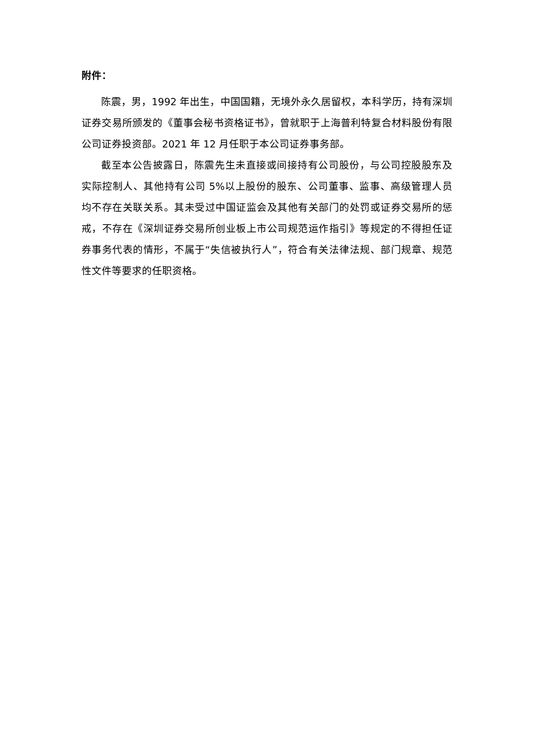附件：
陈震，男，1992 年出生，中国国籍，无境外永久居留权，本科学历，持有深圳证券交易所颁发的《董事会秘书资格证书》，曾就职于上海普利特复合材料股份有限公司证券投资部。2021 年 12 月任职于本公司证券事务部。
截至本公告披露日，陈震先生未直接或间接持有公司股份，与公司控股股东及实际控制人、其他持有公司 5%以上股份的股东、公司董事、监事、高级管理人员均不存在关联关系。其未受过中国证监会及其他有关部门的处罚或证券交易所的惩戒，不存在《深圳证券交易所创业板上市公司规范运作指引》等规定的不得担任证券事务代表的情形，不属于“失信被执行人”，符合有关法律法规、部门规章、规范性文件等要求的任职资格。